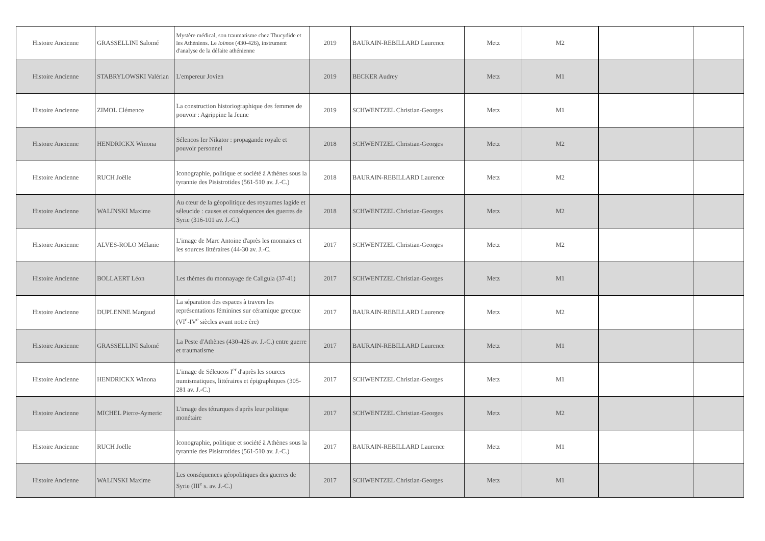| Histoire Ancienne | GRASSELLINI Salomé | Mystère médical, son traumatisme chez Thucydide et les Athéniens. Le loimos (430-426), instrument d'analyse de la défaite athénienne | 2019 | BAURAIN-REBILLARD Laurence | Metz | M2 | | |
| Histoire Ancienne | STABRYLOWSKI Valérian | L'empereur Jovien | 2019 | BECKER Audrey | Metz | M1 | | |
| Histoire Ancienne | ZIMOL Clémence | La construction historiographique des femmes de pouvoir : Agrippine la Jeune | 2019 | SCHWENTZEL Christian-Georges | Metz | M1 | | |
| Histoire Ancienne | HENDRICKX Winona | Sélencos Ier Nikator : propagande royale et pouvoir personnel | 2018 | SCHWENTZEL Christian-Georges | Metz | M2 | | |
| Histoire Ancienne | RUCH Joëlle | Iconographie, politique et société à Athènes sous la tyrannie des Pisistrotides (561-510 av. J.-C.) | 2018 | BAURAIN-REBILLARD Laurence | Metz | M2 | | |
| Histoire Ancienne | WALINSKI Maxime | Au cœur de la géopolitique des royaumes lagide et séleucide : causes et conséquences des guerres de Syrie (316-101 av. J.-C.) | 2018 | SCHWENTZEL Christian-Georges | Metz | M2 | | |
| Histoire Ancienne | ALVES-ROLO Mélanie | L'image de Marc Antoine d'après les monnaies et les sources littéraires (44-30 av. J.-C. | 2017 | SCHWENTZEL Christian-Georges | Metz | M2 | | |
| Histoire Ancienne | BOLLAERT Léon | Les thèmes du monnayage de Caligula (37-41) | 2017 | SCHWENTZEL Christian-Georges | Metz | M1 | | |
| Histoire Ancienne | DUPLENNE Margaud | La séparation des espaces à travers les représentations féminines sur céramique grecque (VI<sup>e</sup>-IV<sup>e</sup> siècles avant notre ère) | 2017 | BAURAIN-REBILLARD Laurence | Metz | M2 | | |
| Histoire Ancienne | GRASSELLINI Salomé | La Peste d'Athènes (430-426 av. J.-C.) entre guerre et traumatisme | 2017 | BAURAIN-REBILLARD Laurence | Metz | M1 | | |
| Histoire Ancienne | HENDRICKX Winona | L'image de Séleucos I<sup>er</sup> d'après les sources numismatiques, littéraires et épigraphiques (305-281 av. J.-C.) | 2017 | SCHWENTZEL Christian-Georges | Metz | M1 | | |
| Histoire Ancienne | MICHEL Pierre-Aymeric | L'image des tétrarques d'après leur politique monétaire | 2017 | SCHWENTZEL Christian-Georges | Metz | M2 | | |
| Histoire Ancienne | RUCH Joëlle | Iconographie, politique et société à Athènes sous la tyrannie des Pisistrotides (561-510 av. J.-C.) | 2017 | BAURAIN-REBILLARD Laurence | Metz | M1 | | |
| Histoire Ancienne | WALINSKI Maxime | Les conséquences géopolitiques des guerres de Syrie (III<sup>e</sup> s. av. J.-C.) | 2017 | SCHWENTZEL Christian-Georges | Metz | M1 | | |